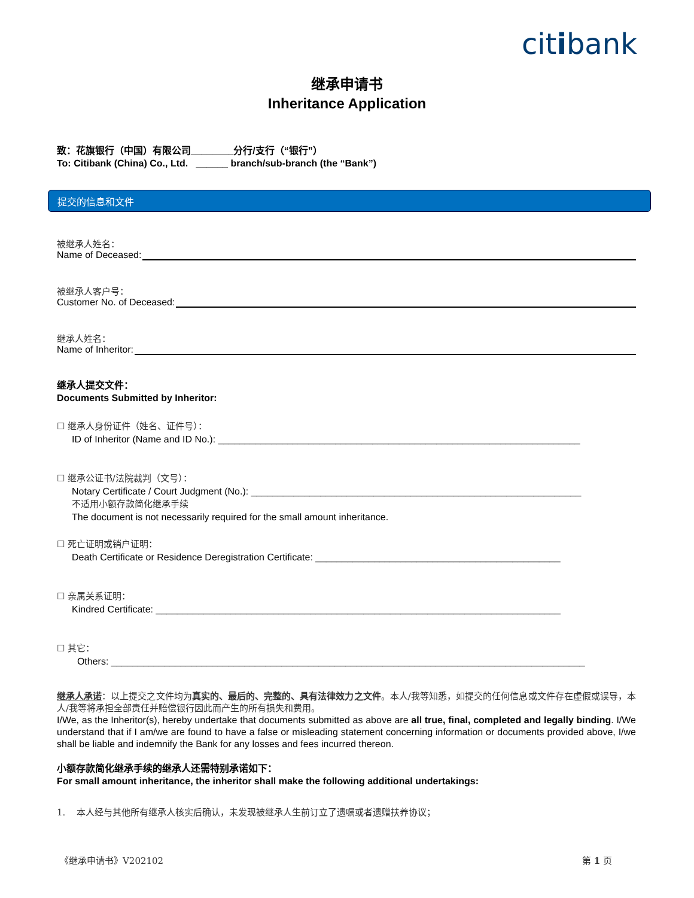citibank
继承申请书
Inheritance Application
致：花旗银行（中国）有限公司________分行/支行（“银行”）
To: Citibank (China) Co., Ltd. ______ branch/sub-branch (the “Bank”)
提交的信息和文件
被继承人姓名：
Name of Deceased:
被继承人客户号：
Customer No. of Deceased:
继承人姓名：
Name of Inheritor:
继承人提交文件：
Documents Submitted by Inheritor:
☐ 继承人身份证件（姓名、证件号）：
ID of Inheritor (Name and ID No.): ____________________________________________________________________
☐ 继承公证书/法院裁判（文号）：
Notary Certificate / Court Judgment (No.): ______________________________________________________________
不适用小额存款简化继承手续
The document is not necessarily required for the small amount inheritance.
☐ 死亡证明或销户证明：
Death Certificate or Residence Deregistration Certificate: ______________________________________________
☐ 亲属关系证明：
Kindred Certificate: ____________________________________________________________________________
☐ 其它：
Others: _________________________________________________________________________________________
继承人承诺：以上提交之文件均为真实的、最后的、完整的、具有法律效力之文件。本人/我等知悉，如提交的任何信息或文件存在虚假或误导，本人/我等将承担全部责任并赔偿银行因此而产生的所有损失和费用。
I/We, as the Inheritor(s), hereby undertake that documents submitted as above are all true, final, completed and legally binding. I/We understand that if I am/we are found to have a false or misleading statement concerning information or documents provided above, I/we shall be liable and indemnify the Bank for any losses and fees incurred thereon.
小额存款简化继承手续的继承人还需特别承诺如下：
For small amount inheritance, the inheritor shall make the following additional undertakings:
1. 本人经与其他所有继承人核实后确认，未发现被继承人生前订立了遗嘱或者遗赠扶养协议；
《继承申请书》V202102 第 1 页